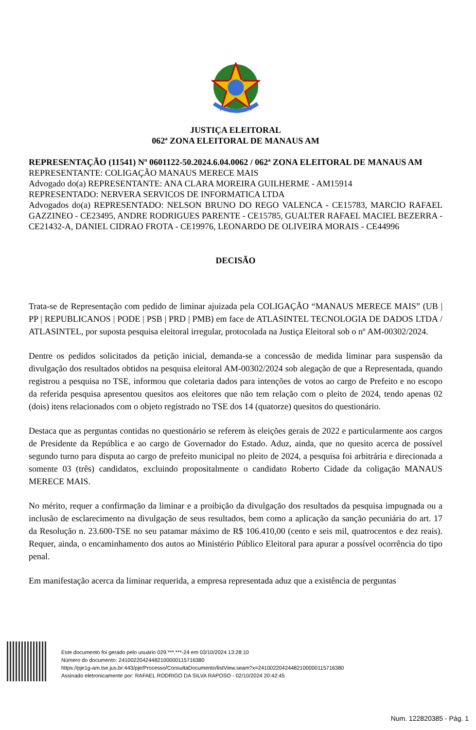JUSTIÇA ELEITORAL
062ª ZONA ELEITORAL DE MANAUS AM
REPRESENTAÇÃO (11541) Nº 0601122-50.2024.6.04.0062 / 062ª ZONA ELEITORAL DE MANAUS AM
REPRESENTANTE: COLIGAÇÃO MANAUS MERECE MAIS
Advogado do(a) REPRESENTANTE: ANA CLARA MOREIRA GUILHERME - AM15914
REPRESENTADO: NERVERA SERVICOS DE INFORMATICA LTDA
Advogados do(a) REPRESENTADO: NELSON BRUNO DO REGO VALENCA - CE15783, MARCIO RAFAEL GAZZINEO - CE23495, ANDRE RODRIGUES PARENTE - CE15785, GUALTER RAFAEL MACIEL BEZERRA - CE21432-A, DANIEL CIDRAO FROTA - CE19976, LEONARDO DE OLIVEIRA MORAIS - CE44996
DECISÃO
Trata-se de Representação com pedido de liminar ajuizada pela COLIGAÇÃO “MANAUS MERECE MAIS” (UB | PP | REPUBLICANOS | PODE | PSB | PRD | PMB) em face de ATLASINTEL TECNOLOGIA DE DADOS LTDA / ATLASINTEL, por suposta pesquisa eleitoral irregular, protocolada na Justiça Eleitoral sob o nº AM-00302/2024.
Dentre os pedidos solicitados da petição inicial, demanda-se a concessão de medida liminar para suspensão da divulgação dos resultados obtidos na pesquisa eleitoral AM-00302/2024 sob alegação de que a Representada, quando registrou a pesquisa no TSE, informou que coletaria dados para intenções de votos ao cargo de Prefeito e no escopo da referida pesquisa apresentou quesitos aos eleitores que não tem relação com o pleito de 2024, tendo apenas 02 (dois) itens relacionados com o objeto registrado no TSE dos 14 (quatorze) quesitos do questionário.
Destaca que as perguntas contidas no questionário se referem às eleições gerais de 2022 e particularmente aos cargos de Presidente da República e ao cargo de Governador do Estado. Aduz, ainda, que no quesito acerca de possível segundo turno para disputa ao cargo de prefeito municipal no pleito de 2024, a pesquisa foi arbitrária e direcionada a somente 03 (três) candidatos, excluindo propositalmente o candidato Roberto Cidade da coligação MANAUS MERECE MAIS.
No mérito, requer a confirmação da liminar e a proibição da divulgação dos resultados da pesquisa impugnada ou a inclusão de esclarecimento na divulgação de seus resultados, bem como a aplicação da sanção pecuniária do art. 17 da Resolução n. 23.600-TSE no seu patamar máximo de R$ 106.410,00 (cento e seis mil, quatrocentos e dez reais). Requer, ainda, o encaminhamento dos autos ao Ministério Público Eleitoral para apurar a possível ocorrência do tipo penal.
Em manifestação acerca da liminar requerida, a empresa representada aduz que a existência de perguntas
Este documento foi gerado pelo usuário 029.***.***-24 em 03/10/2024 13:28:10
Número do documento: 24100220424482100000115716380
https://pje1g-am.tse.jus.br:443/pje/Processo/ConsultaDocumento/listView.seam?x=24100220424482100000115716380
Assinado eletronicamente por: RAFAEL RODRIGO DA SILVA RAPOSO - 02/10/2024 20:42:45
Num. 122820385 - Pág. 1